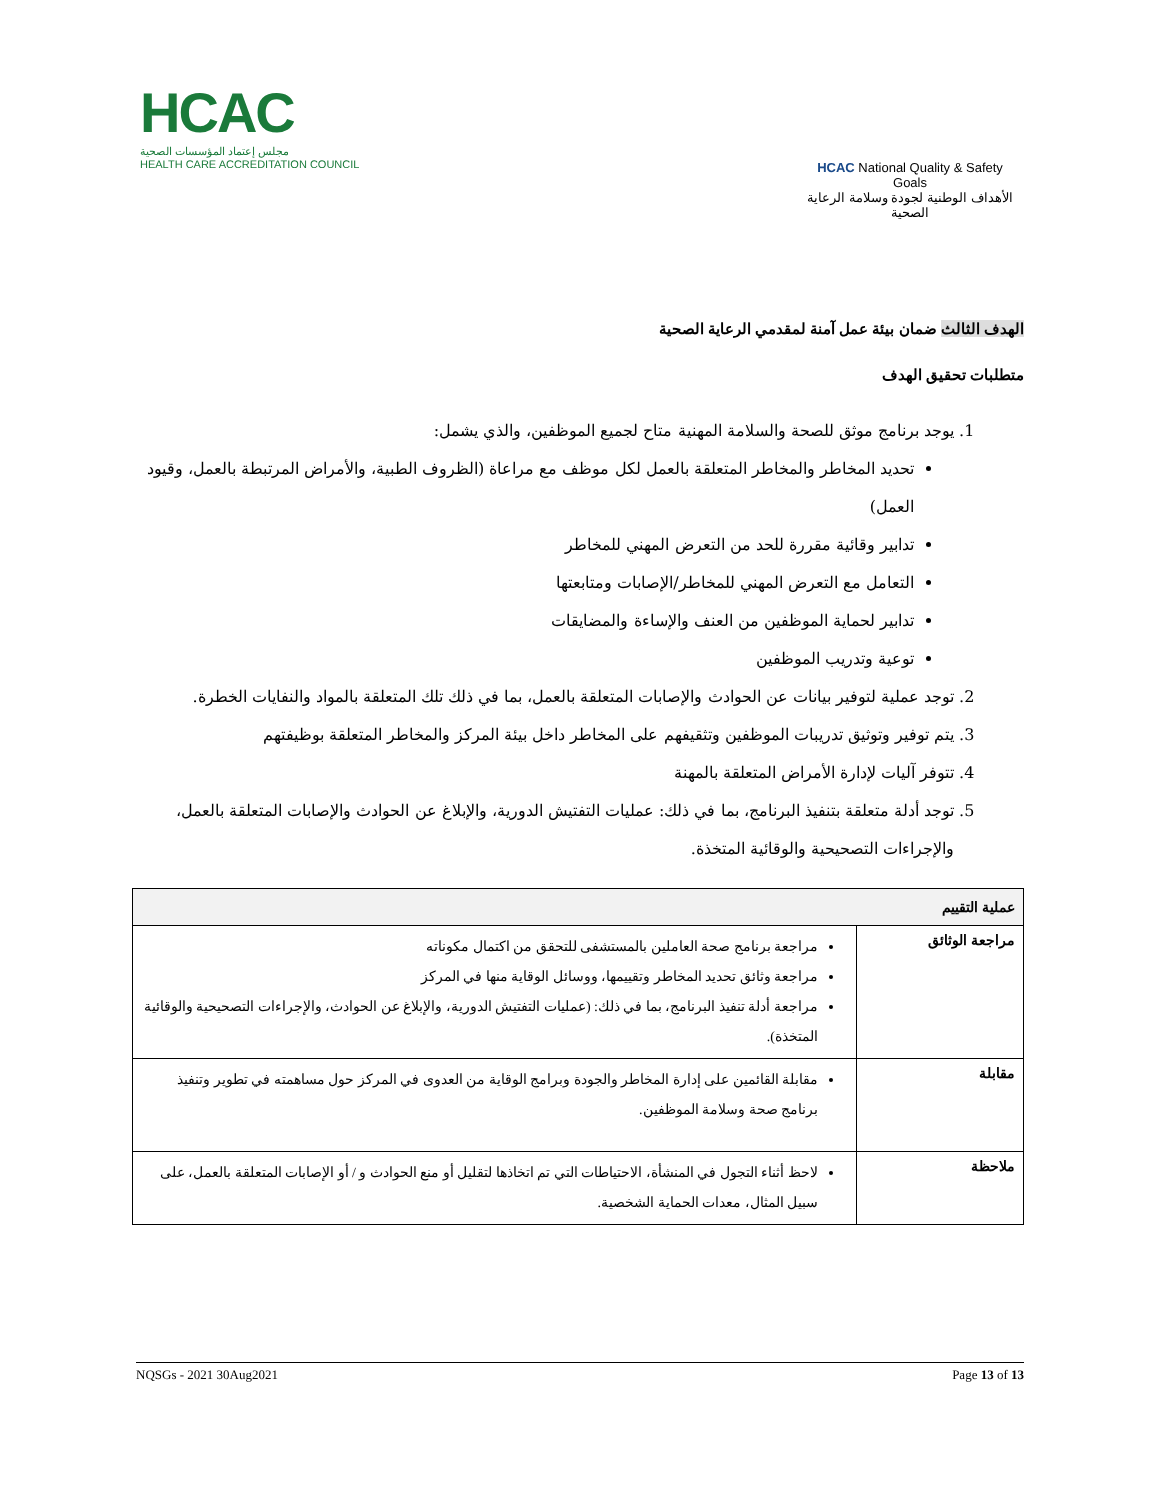HCAC
مجلس إعتماد المؤسسات الصحية
HEALTH CARE ACCREDITATION COUNCIL
HCAC National Quality & Safety Goals
الأهداف الوطنية لجودة وسلامة الرعاية الصحية
الهدف الثالث ضمان بيئة عمل آمنة لمقدمي الرعاية الصحية
متطلبات تحقيق الهدف
1. يوجد برنامج موثق للصحة والسلامة المهنية متاح لجميع الموظفين، والذي يشمل:
تحديد المخاطر والمخاطر المتعلقة بالعمل لكل موظف مع مراعاة (الظروف الطبية، والأمراض المرتبطة بالعمل، وقيود العمل)
تدابير وقائية مقررة للحد من التعرض المهني للمخاطر
التعامل مع التعرض المهني للمخاطر/الإصابات ومتابعتها
تدابير لحماية الموظفين من العنف والإساءة والمضايقات
توعية وتدريب الموظفين
2. توجد عملية لتوفير بيانات عن الحوادث والإصابات المتعلقة بالعمل، بما في ذلك تلك المتعلقة بالمواد والنفايات الخطرة.
3. يتم توفير وتوثيق تدريبات الموظفين وتثقيفهم على المخاطر داخل بيئة المركز والمخاطر المتعلقة بوظيفتهم
4. تتوفر آليات لإدارة الأمراض المتعلقة بالمهنة
5. توجد أدلة متعلقة بتنفيذ البرنامج، بما في ذلك: عمليات التفتيش الدورية، والإبلاغ عن الحوادث والإصابات المتعلقة بالعمل، والإجراءات التصحيحية والوقائية المتخذة.
| عملية التقييم | |
| --- | --- |
| مراجعة الوثائق | مراجعة برنامج صحة العاملين بالمستشفى للتحقق من اكتمال مكوناته مراجعة وثائق تحديد المخاطر وتقييمها، ووسائل الوقاية منها في المركز مراجعة أدلة تنفيذ البرنامج، بما في ذلك: (عمليات التفتيش الدورية، والإبلاغ عن الحوادث، والإجراءات التصحيحية والوقائية المتخذة). |
| مقابلة | مقابلة القائمين على إدارة المخاطر والجودة وبرامج الوقاية من العدوى في المركز حول مساهمته في تطوير وتنفيذ برنامج صحة وسلامة الموظفين. |
| ملاحظة | لاحظ أثناء التجول في المنشأة، الاحتياطات التي تم اتخاذها لتقليل أو منع الحوادث و / أو الإصابات المتعلقة بالعمل، على سبيل المثال، معدات الحماية الشخصية. |
NQSGs - 2021 30Aug2021 Page 13 of 13